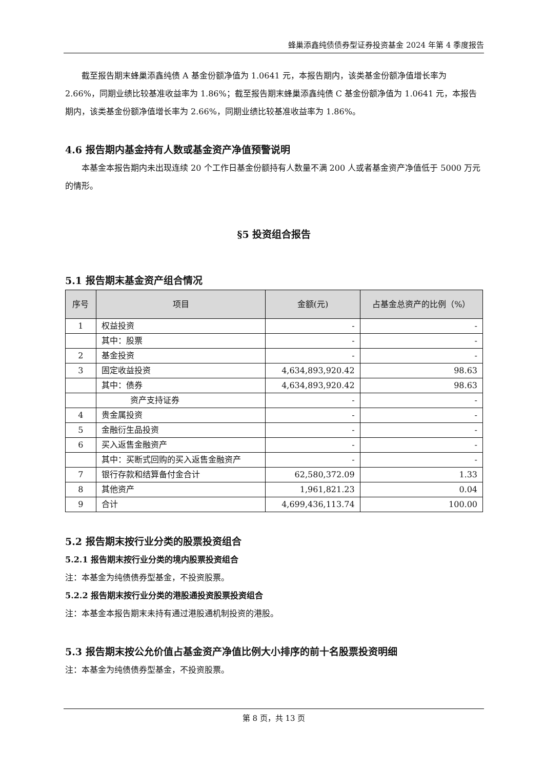蜂巢添鑫纯债债券型证券投资基金 2024 年第 4 季度报告
截至报告期末蜂巢添鑫纯债 A 基金份额净值为 1.0641 元，本报告期内，该类基金份额净值增长率为 2.66%，同期业绩比较基准收益率为 1.86%；截至报告期末蜂巢添鑫纯债 C 基金份额净值为 1.0641 元，本报告期内，该类基金份额净值增长率为 2.66%，同期业绩比较基准收益率为 1.86%。
4.6 报告期内基金持有人数或基金资产净值预警说明
本基金本报告期内未出现连续 20 个工作日基金份额持有人数量不满 200 人或者基金资产净值低于 5000 万元的情形。
§5 投资组合报告
5.1 报告期末基金资产组合情况
| 序号 | 项目 | 金额(元) | 占基金总资产的比例（%） |
| --- | --- | --- | --- |
| 1 | 权益投资 | - | - |
| | 其中：股票 | - | - |
| 2 | 基金投资 | - | - |
| 3 | 固定收益投资 | 4,634,893,920.42 | 98.63 |
| | 其中：债券 | 4,634,893,920.42 | 98.63 |
| | 资产支持证券 | - | - |
| 4 | 贵金属投资 | - | - |
| 5 | 金融衍生品投资 | - | - |
| 6 | 买入返售金融资产 | - | - |
| | 其中：买断式回购的买入返售金融资产 | - | - |
| 7 | 银行存款和结算备付金合计 | 62,580,372.09 | 1.33 |
| 8 | 其他资产 | 1,961,821.23 | 0.04 |
| 9 | 合计 | 4,699,436,113.74 | 100.00 |
5.2 报告期末按行业分类的股票投资组合
5.2.1 报告期末按行业分类的境内股票投资组合
注：本基金为纯债债券型基金，不投资股票。
5.2.2 报告期末按行业分类的港股通投资股票投资组合
注：本基金本报告期末未持有通过港股通机制投资的港股。
5.3 报告期末按公允价值占基金资产净值比例大小排序的前十名股票投资明细
注：本基金为纯债债券型基金，不投资股票。
第 8 页，共 13 页